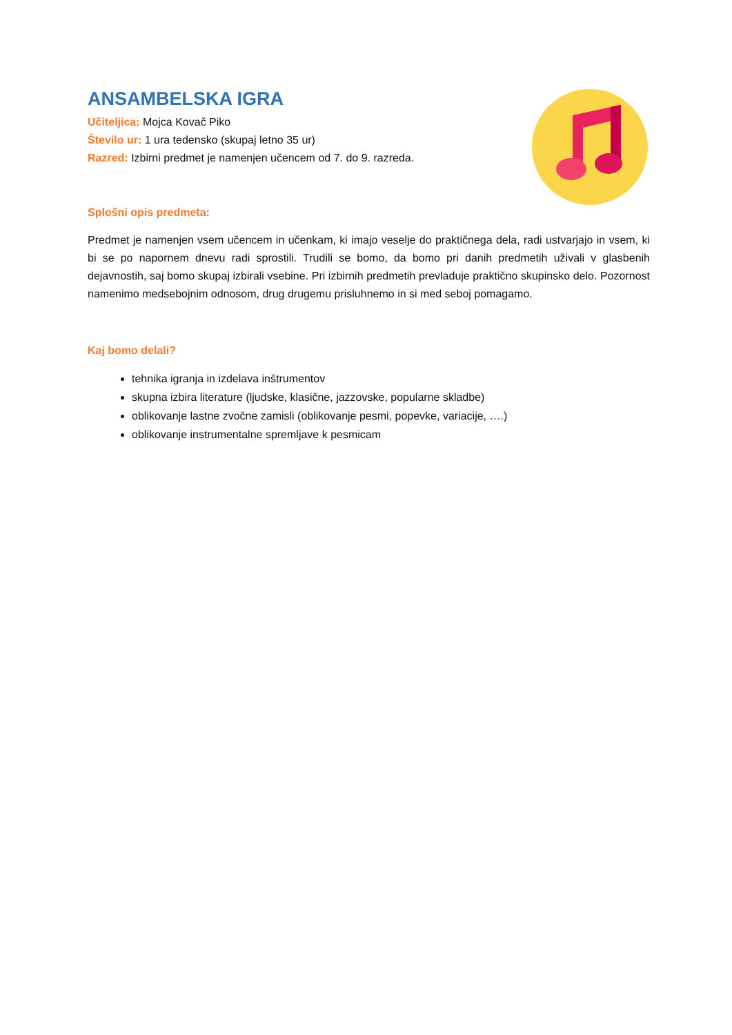ANSAMBELSKA IGRA
Učiteljica: Mojca Kovač Piko
Število ur: 1 ura tedensko (skupaj letno 35 ur)
Razred: Izbirni predmet je namenjen učencem od 7. do 9. razreda.
Splošni opis predmeta:
Predmet je namenjen vsem učencem in učenkam, ki imajo veselje do praktičnega dela, radi ustvarjajo in vsem, ki bi se po napornem dnevu radi sprostili. Trudili se bomo, da bomo pri danih predmetih uživali v glasbenih dejavnostih, saj bomo skupaj izbirali vsebine. Pri izbirnih predmetih prevladuje praktično skupinsko delo. Pozornost namenimo medsebojnim odnosom, drug drugemu prisluhnemo in si med seboj pomagamo.
Kaj bomo delali?
tehnika igranja in izdelava inštrumentov
skupna izbira literature (ljudske, klasične, jazzovske, popularne skladbe)
oblikovanje lastne zvočne zamisli (oblikovanje pesmi, popevke, variacije, ….)
oblikovanje instrumentalne spremljave k pesmicam